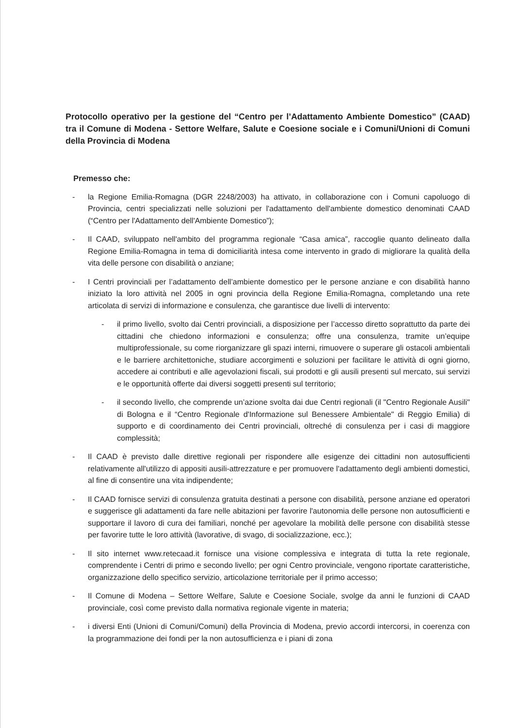Protocollo operativo per la gestione del “Centro per l’Adattamento Ambiente Domestico” (CAAD) tra il Comune di Modena - Settore Welfare, Salute e Coesione sociale e i Comuni/Unioni di Comuni della Provincia di Modena
Premesso che:
- la Regione Emilia-Romagna (DGR 2248/2003) ha attivato, in collaborazione con i Comuni capoluogo di Provincia, centri specializzati nelle soluzioni per l'adattamento dell'ambiente domestico denominati CAAD (“Centro per l'Adattamento dell'Ambiente Domestico”);
- Il CAAD, sviluppato nell'ambito del programma regionale “Casa amica”, raccoglie quanto delineato dalla Regione Emilia-Romagna in tema di domiciliarità intesa come intervento in grado di migliorare la qualità della vita delle persone con disabilità o anziane;
- I Centri provinciali per l’adattamento dell’ambiente domestico per le persone anziane e con disabilità hanno iniziato la loro attività nel 2005 in ogni provincia della Regione Emilia-Romagna, completando una rete articolata di servizi di informazione e consulenza, che garantisce due livelli di intervento:
- il primo livello, svolto dai Centri provinciali, a disposizione per l’accesso diretto soprattutto da parte dei cittadini che chiedono informazioni e consulenza; offre una consulenza, tramite un’equipe multiprofessionale, su come riorganizzare gli spazi interni, rimuovere o superare gli ostacoli ambientali e le barriere architettoniche, studiare accorgimenti e soluzioni per facilitare le attività di ogni giorno, accedere ai contributi e alle agevolazioni fiscali, sui prodotti e gli ausili presenti sul mercato, sui servizi e le opportunità offerte dai diversi soggetti presenti sul territorio;
- il secondo livello, che comprende un’azione svolta dai due Centri regionali (il "Centro Regionale Ausili" di Bologna e il “Centro Regionale d'Informazione sul Benessere Ambientale" di Reggio Emilia) di supporto e di coordinamento dei Centri provinciali, oltreché di consulenza per i casi di maggiore complessità;
- Il CAAD è previsto dalle direttive regionali per rispondere alle esigenze dei cittadini non autosufficienti relativamente all'utilizzo di appositi ausili-attrezzature e per promuovere l'adattamento degli ambienti domestici, al fine di consentire una vita indipendente;
- Il CAAD fornisce servizi di consulenza gratuita destinati a persone con disabilità, persone anziane ed operatori e suggerisce gli adattamenti da fare nelle abitazioni per favorire l'autonomia delle persone non autosufficienti e supportare il lavoro di cura dei familiari, nonché per agevolare la mobilità delle persone con disabilità stesse per favorire tutte le loro attività (lavorative, di svago, di socializzazione, ecc.);
- Il sito internet www.retecaad.it fornisce una visione complessiva e integrata di tutta la rete regionale, comprendente i Centri di primo e secondo livello; per ogni Centro provinciale, vengono riportate caratteristiche, organizzazione dello specifico servizio, articolazione territoriale per il primo accesso;
- Il Comune di Modena – Settore Welfare, Salute e Coesione Sociale, svolge da anni le funzioni di CAAD provinciale, così come previsto dalla normativa regionale vigente in materia;
- i diversi Enti (Unioni di Comuni/Comuni) della Provincia di Modena, previo accordi intercorsi, in coerenza con la programmazione dei fondi per la non autosufficienza e i piani di zona